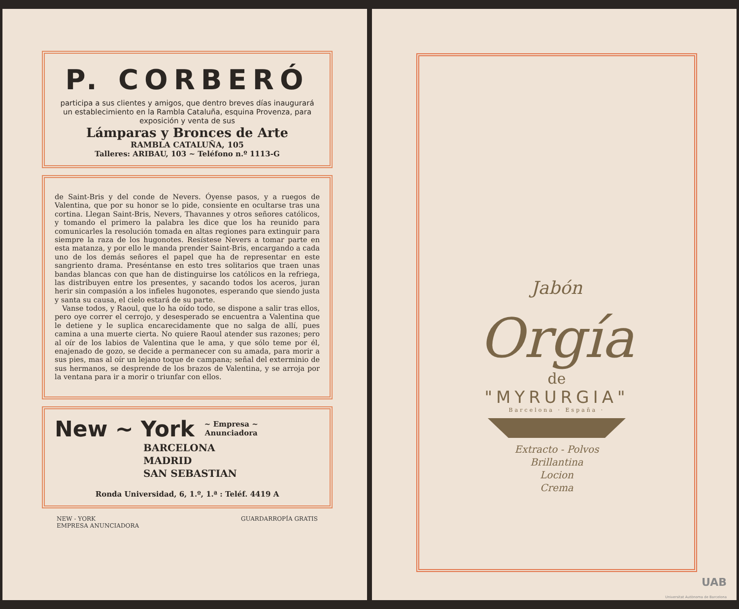P. CORBERÓ
participa a sus clientes y amigos, que dentro breves días inaugurará un establecimiento en la Rambla Cataluña, esquina Provenza, para exposición y venta de sus
Lámparas y Bronces de Arte
RAMBLA CATALUÑA, 105
Talleres: ARIBAU, 103 ~ Teléfono n.º 1113-G
de Saint-Bris y del conde de Nevers. Óyense pasos, y a ruegos de Valentina, que por su honor se lo pide, consiente en ocultarse tras una cortina. Llegan Saint-Bris, Nevers, Thavannes y otros señores católicos, y tomando el primero la palabra les dice que los ha reunido para comunicarles la resolución tomada en altas regiones para extinguir para siempre la raza de los hugonotes. Resístese Nevers a tomar parte en esta matanza, y por ello le manda prender Saint-Bris, encargando a cada uno de los demás señores el papel que ha de representar en este sangriento drama. Preséntanse en esto tres solitarios que traen unas bandas blancas con que han de distinguirse los católicos en la refriega, las distribuyen entre los presentes, y sacando todos los aceros, juran herir sin compasión a los infieles hugonotes, esperando que siendo justa y santa su causa, el cielo estará de su parte.
Vanse todos, y Raoul, que lo ha oído todo, se dispone a salir tras ellos, pero oye correr el cerrojo, y desesperado se encuentra a Valentina que le detiene y le suplica encarecidamente que no salga de allí, pues camina a una muerte cierta. No quiere Raoul atender sus razones; pero al oír de los labios de Valentina que le ama, y que sólo teme por él, enajenado de gozo, se decide a permanecer con su amada, para morir a sus pies, mas al oír un lejano toque de campana; señal del exterminio de sus hermanos, se desprende de los brazos de Valentina, y se arroja por la ventana para ir a morir o triunfar con ellos.
New ~ York ~ Empresa ~
Anunciadora
BARCELONA
MADRID
SAN SEBASTIAN
Ronda Universidad, 6, 1.º, 1.ª : Teléf. 4419 A
NEW - YORK
EMPRESA ANUNCIADORA GUARDARROPÍA GRATIS
Jabón
Orgía
de
"MYRURGIA"
Barcelona · España ·
Extracto - Polvos
Brillantina
Locion
Crema
UAB
Universitat Autònoma de Barcelona